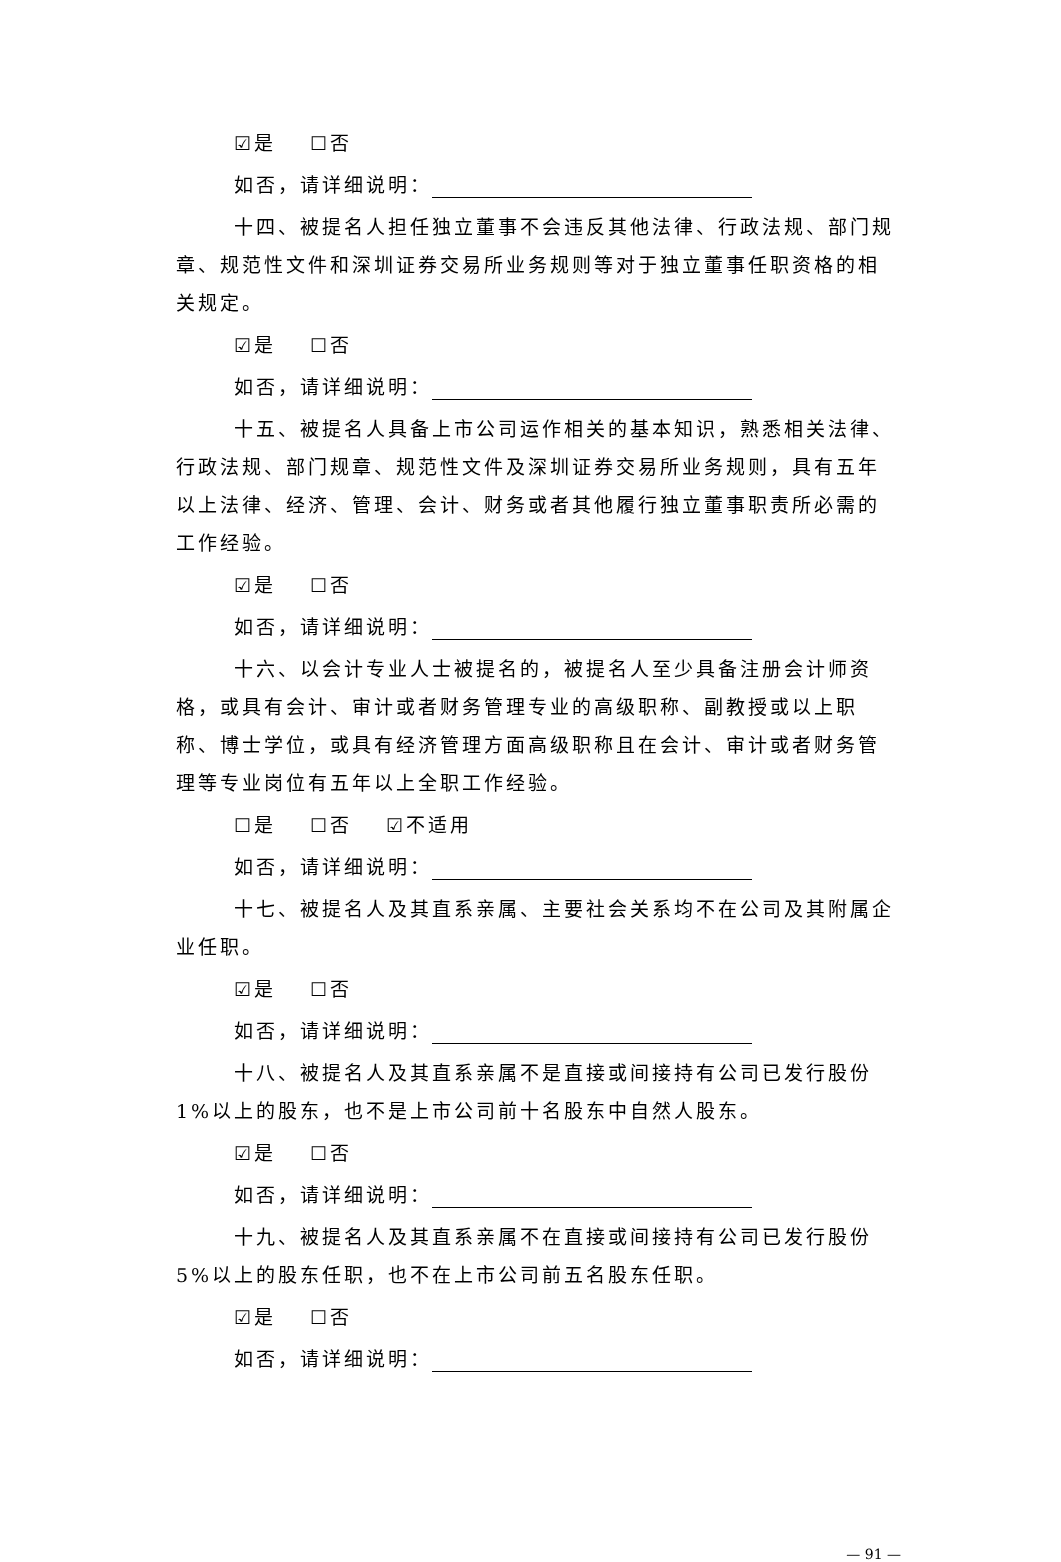☑是 ☐否
如否，请详细说明：
十四、被提名人担任独立董事不会违反其他法律、行政法规、部门规章、规范性文件和深圳证券交易所业务规则等对于独立董事任职资格的相关规定。
☑是 ☐否
如否，请详细说明：
十五、被提名人具备上市公司运作相关的基本知识，熟悉相关法律、行政法规、部门规章、规范性文件及深圳证券交易所业务规则，具有五年以上法律、经济、管理、会计、财务或者其他履行独立董事职责所必需的工作经验。
☑是 ☐否
如否，请详细说明：
十六、以会计专业人士被提名的，被提名人至少具备注册会计师资格，或具有会计、审计或者财务管理专业的高级职称、副教授或以上职称、博士学位，或具有经济管理方面高级职称且在会计、审计或者财务管理等专业岗位有五年以上全职工作经验。
☐是 ☐否 ☑不适用
如否，请详细说明：
十七、被提名人及其直系亲属、主要社会关系均不在公司及其附属企业任职。
☑是 ☐否
如否，请详细说明：
十八、被提名人及其直系亲属不是直接或间接持有公司已发行股份1%以上的股东，也不是上市公司前十名股东中自然人股东。
☑是 ☐否
如否，请详细说明：
十九、被提名人及其直系亲属不在直接或间接持有公司已发行股份5%以上的股东任职，也不在上市公司前五名股东任职。
☑是 ☐否
如否，请详细说明：
— 91 —